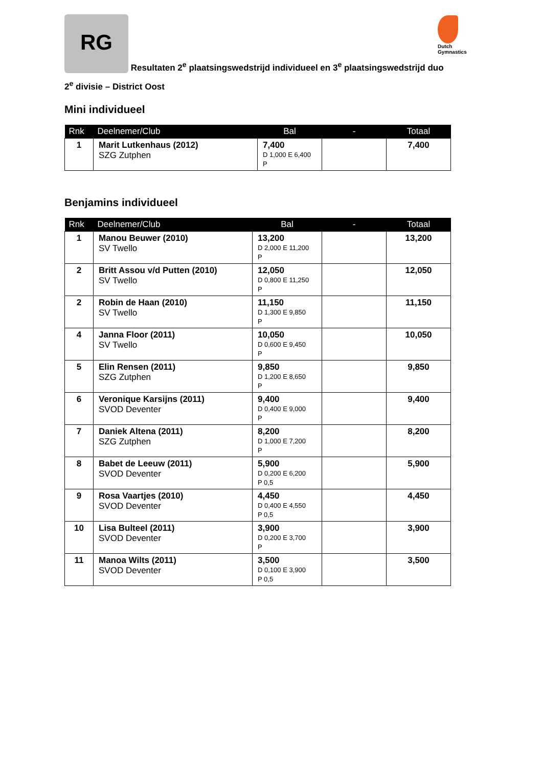Dutch Gymnastics
RG Resultaten 2<sup>e</sup> plaatsingswedstrijd individueel en 3<sup>e</sup> plaatsingswedstrijd duo
2<sup>e</sup> divisie – District Oost
Mini individueel
| Rnk | Deelnemer/Club | Bal | - | Totaal |
| --- | --- | --- | --- | --- |
| 1 | Marit Lutkenhaus (2012) SZG Zutphen | 7,400 D 1,000 E 6,400 P | | 7,400 |
Benjamins individueel
| Rnk | Deelnemer/Club | Bal | - | Totaal |
| --- | --- | --- | --- | --- |
| 1 | Manou Beuwer (2010) SV Twello | 13,200 D 2,000 E 11,200 P | | 13,200 |
| 2 | Britt Assou v/d Putten (2010) SV Twello | 12,050 D 0,800 E 11,250 P | | 12,050 |
| 2 | Robin de Haan (2010) SV Twello | 11,150 D 1,300 E 9,850 P | | 11,150 |
| 4 | Janna Floor (2011) SV Twello | 10,050 D 0,600 E 9,450 P | | 10,050 |
| 5 | Elin Rensen (2011) SZG Zutphen | 9,850 D 1,200 E 8,650 P | | 9,850 |
| 6 | Veronique Karsijns (2011) SVOD Deventer | 9,400 D 0,400 E 9,000 P | | 9,400 |
| 7 | Daniek Altena (2011) SZG Zutphen | 8,200 D 1,000 E 7,200 P | | 8,200 |
| 8 | Babet de Leeuw (2011) SVOD Deventer | 5,900 D 0,200 E 6,200 P 0,5 | | 5,900 |
| 9 | Rosa Vaartjes (2010) SVOD Deventer | 4,450 D 0,400 E 4,550 P 0,5 | | 4,450 |
| 10 | Lisa Bulteel (2011) SVOD Deventer | 3,900 D 0,200 E 3,700 P | | 3,900 |
| 11 | Manoa Wilts (2011) SVOD Deventer | 3,500 D 0,100 E 3,900 P 0,5 | | 3,500 |